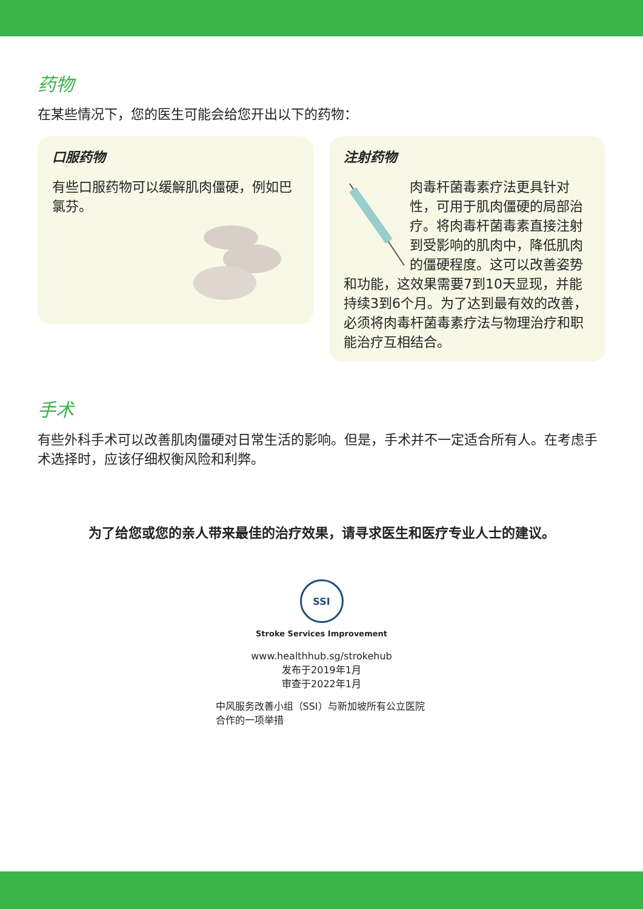药物
在某些情况下，您的医生可能会给您开出以下的药物：
口服药物
有些口服药物可以缓解肌肉僵硬，例如巴氯芬。
注射药物
肉毒杆菌毒素疗法更具针对性，可用于肌肉僵硬的局部治疗。将肉毒杆菌毒素直接注射到受影响的肌肉中，降低肌肉的僵硬程度。这可以改善姿势和功能，这效果需要7到10天显现，并能持续3到6个月。为了达到最有效的改善，必须将肉毒杆菌毒素疗法与物理治疗和职能治疗互相结合。
手术
有些外科手术可以改善肌肉僵硬对日常生活的影响。但是，手术并不一定适合所有人。在考虑手术选择时，应该仔细权衡风险和利弊。
为了给您或您的亲人带来最佳的治疗效果，请寻求医生和医疗专业人士的建议。
SSI
Stroke Services Improvement
www.healthhub.sg/strokehub
发布于2019年1月
审查于2022年1月
中风服务改善小组（SSI）与新加坡所有公立医院合作的一项举措